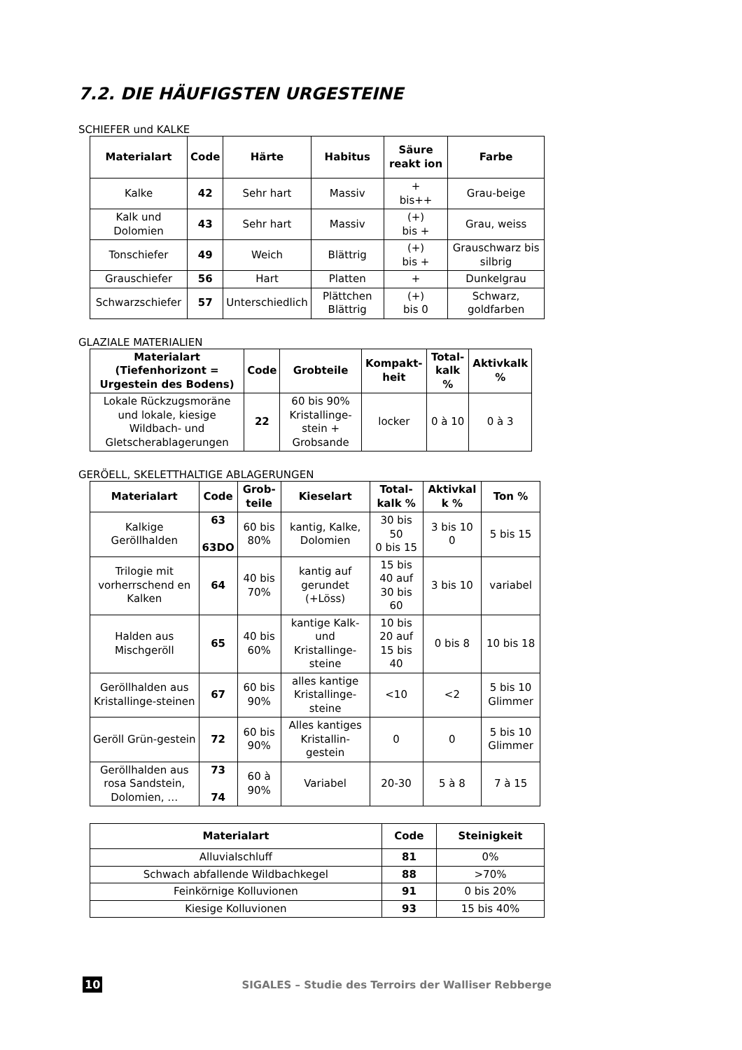7.2. DIE HÄUFIGSTEN URGESTEINE
SCHIEFER und KALKE
| Materialart | Code | Härte | Habitus | Säure reakt ion | Farbe |
| --- | --- | --- | --- | --- | --- |
| Kalke | 42 | Sehr hart | Massiv | + bis++ | Grau-beige |
| Kalk und Dolomien | 43 | Sehr hart | Massiv | (+) bis + | Grau, weiss |
| Tonschiefer | 49 | Weich | Blättrig | (+) bis + | Grauschwarz bis silbrig |
| Grauschiefer | 56 | Hart | Platten | + | Dunkelgrau |
| Schwarzschiefer | 57 | Unterschiedlich | Plättchen Blättrig | (+) bis 0 | Schwarz, goldfarben |
GLAZIALE MATERIALIEN
| Materialart (Tiefenhorizont = Urgestein des Bodens) | Code | Grobteile | Kompakt-heit | Total-kalk % | Aktivkalk % |
| --- | --- | --- | --- | --- | --- |
| Lokale Rückzugsmoräne und lokale, kiesige Wildbach- und Gletscherablagerungen | 22 | 60 bis 90% Kristallinge-stein + Grobsande | locker | 0 à 10 | 0 à 3 |
GERÖELL, SKELETTHALTIGE ABLAGERUNGEN
| Materialart | Code | Grob-teile | Kieselart | Total-kalk % | Aktivkal k % | Ton % |
| --- | --- | --- | --- | --- | --- | --- |
| Kalkige Geröllhalden | 63 63DO | 60 bis 80% | kantig, Kalke, Dolomien | 30 bis 50 0 bis 15 | 3 bis 10 0 | 5 bis 15 |
| Trilogie mit vorherrschend en Kalken | 64 | 40 bis 70% | kantig auf gerundet (+Löss) | 15 bis 40 auf 30 bis 60 | 3 bis 10 | variabel |
| Halden aus Mischgeröll | 65 | 40 bis 60% | kantige Kalk- und Kristallinge-steine | 10 bis 20 auf 15 bis 40 | 0 bis 8 | 10 bis 18 |
| Geröllhalden aus Kristallinge-steinen | 67 | 60 bis 90% | alles kantige Kristallinge-steine | <10 | <2 | 5 bis 10 Glimmer |
| Geröll Grün-gestein | 72 | 60 bis 90% | Alles kantiges Kristallin-gestein | 0 | 0 | 5 bis 10 Glimmer |
| Geröllhalden aus rosa Sandstein, Dolomien, … | 73 74 | 60 à 90% | Variabel | 20-30 | 5 à 8 | 7 à 15 |
| Materialart | Code | Steinigkeit |
| --- | --- | --- |
| Alluvialschluff | 81 | 0% |
| Schwach abfallende Wildbachkegel | 88 | >70% |
| Feinkörnige Kolluvionen | 91 | 0 bis 20% |
| Kiesige Kolluvionen | 93 | 15 bis 40% |
10 SIGALES – Studie des Terroirs der Walliser Rebberge